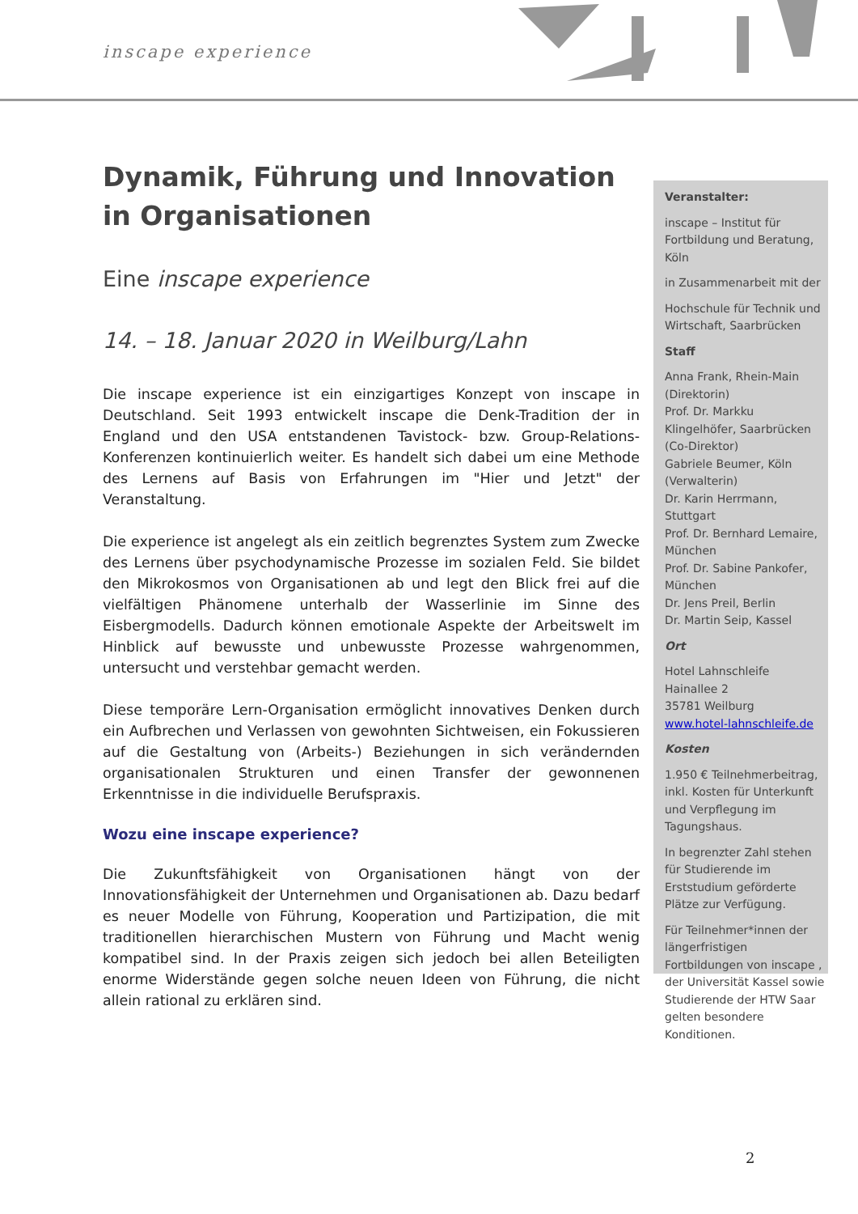inscape experience
Dynamik, Führung und Innovation in Organisationen
Eine inscape experience
14. – 18. Januar 2020 in Weilburg/Lahn
Die inscape experience ist ein einzigartiges Konzept von inscape in Deutschland. Seit 1993 entwickelt inscape die Denk-Tradition der in England und den USA entstandenen Tavistock- bzw. Group-Relations-Konferenzen kontinuierlich weiter. Es handelt sich dabei um eine Methode des Lernens auf Basis von Erfahrungen im "Hier und Jetzt" der Veranstaltung.
Die experience ist angelegt als ein zeitlich begrenztes System zum Zwecke des Lernens über psychodynamische Prozesse im sozialen Feld. Sie bildet den Mikrokosmos von Organisationen ab und legt den Blick frei auf die vielfältigen Phänomene unterhalb der Wasserlinie im Sinne des Eisbergmodells. Dadurch können emotionale Aspekte der Arbeitswelt im Hinblick auf bewusste und unbewusste Prozesse wahrgenommen, untersucht und verstehbar gemacht werden.
Diese temporäre Lern-Organisation ermöglicht innovatives Denken durch ein Aufbrechen und Verlassen von gewohnten Sichtweisen, ein Fokussieren auf die Gestaltung von (Arbeits-) Beziehungen in sich verändernden organisationalen Strukturen und einen Transfer der gewonnenen Erkenntnisse in die individuelle Berufspraxis.
Wozu eine inscape experience?
Die Zukunftsfähigkeit von Organisationen hängt von der Innovationsfähigkeit der Unternehmen und Organisationen ab. Dazu bedarf es neuer Modelle von Führung, Kooperation und Partizipation, die mit traditionellen hierarchischen Mustern von Führung und Macht wenig kompatibel sind. In der Praxis zeigen sich jedoch bei allen Beteiligten enorme Widerstände gegen solche neuen Ideen von Führung, die nicht allein rational zu erklären sind.
Veranstalter:
inscape – Institut für Fortbildung und Beratung, Köln
in Zusammenarbeit mit der
Hochschule für Technik und Wirtschaft, Saarbrücken
Staff
Anna Frank, Rhein-Main (Direktorin)
Prof. Dr. Markku Klingelhöfer, Saarbrücken (Co-Direktor)
Gabriele Beumer, Köln (Verwalterin)
Dr. Karin Herrmann, Stuttgart
Prof. Dr. Bernhard Lemaire, München
Prof. Dr. Sabine Pankofer, München
Dr. Jens Preil, Berlin
Dr. Martin Seip, Kassel
Ort
Hotel Lahnschleife
Hainallee 2
35781 Weilburg
www.hotel-lahnschleife.de
Kosten
1.950 € Teilnehmerbeitrag, inkl. Kosten für Unterkunft und Verpflegung im Tagungshaus.
In begrenzter Zahl stehen für Studierende im Erststudium geförderte Plätze zur Verfügung.
Für Teilnehmer*innen der längerfristigen Fortbildungen von inscape , der Universität Kassel sowie Studierende der HTW Saar gelten besondere Konditionen.
2